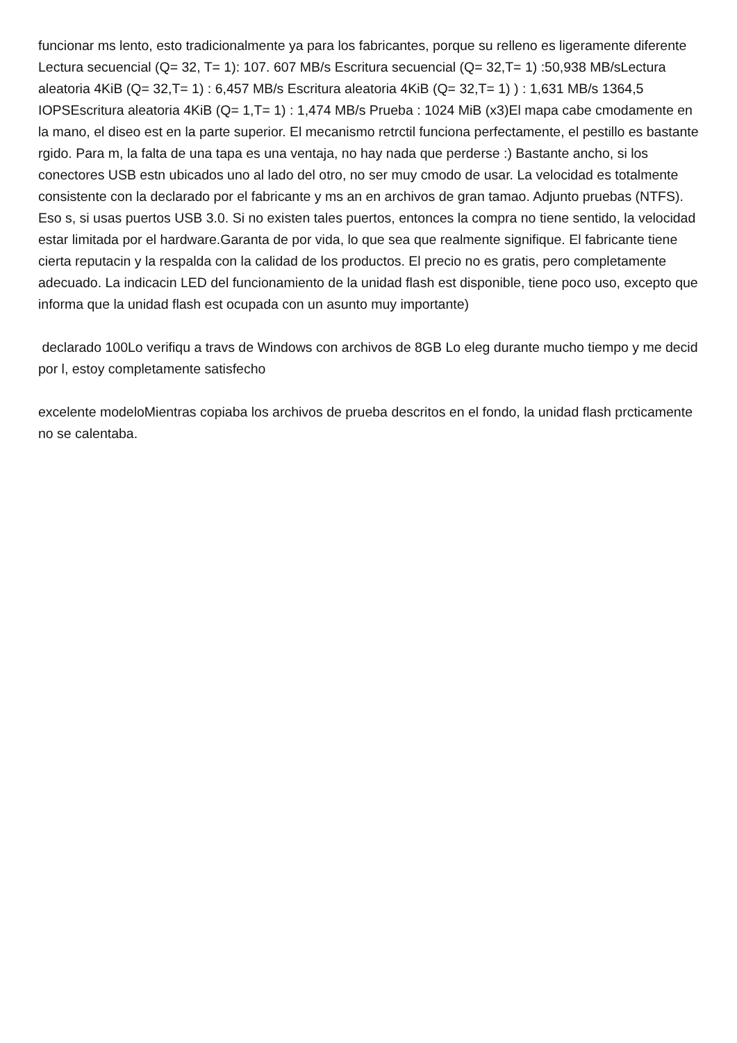funcionar ms lento, esto tradicionalmente ya para los fabricantes, porque su relleno es ligeramente diferente Lectura secuencial (Q= 32, T= 1): 107. 607 MB/s Escritura secuencial (Q= 32,T= 1) :50,938 MB/sLectura aleatoria 4KiB (Q= 32,T= 1) : 6,457 MB/s Escritura aleatoria 4KiB (Q= 32,T= 1) ) : 1,631 MB/s 1364,5 IOPSEscritura aleatoria 4KiB (Q= 1,T= 1) : 1,474 MB/s Prueba : 1024 MiB (x3)El mapa cabe cmodamente en la mano, el diseo est en la parte superior. El mecanismo retrctil funciona perfectamente, el pestillo es bastante rgido. Para m, la falta de una tapa es una ventaja, no hay nada que perderse :) Bastante ancho, si los conectores USB estn ubicados uno al lado del otro, no ser muy cmodo de usar. La velocidad es totalmente consistente con la declarado por el fabricante y ms an en archivos de gran tamao. Adjunto pruebas (NTFS). Eso s, si usas puertos USB 3.0. Si no existen tales puertos, entonces la compra no tiene sentido, la velocidad estar limitada por el hardware.Garanta de por vida, lo que sea que realmente signifique. El fabricante tiene cierta reputacin y la respalda con la calidad de los productos. El precio no es gratis, pero completamente adecuado. La indicacin LED del funcionamiento de la unidad flash est disponible, tiene poco uso, excepto que informa que la unidad flash est ocupada con un asunto muy importante)
declarado 100Lo verifiqu a travs de Windows con archivos de 8GB Lo eleg durante mucho tiempo y me decid por l, estoy completamente satisfecho
excelente modeloMientras copiaba los archivos de prueba descritos en el fondo, la unidad flash prcticamente no se calentaba.